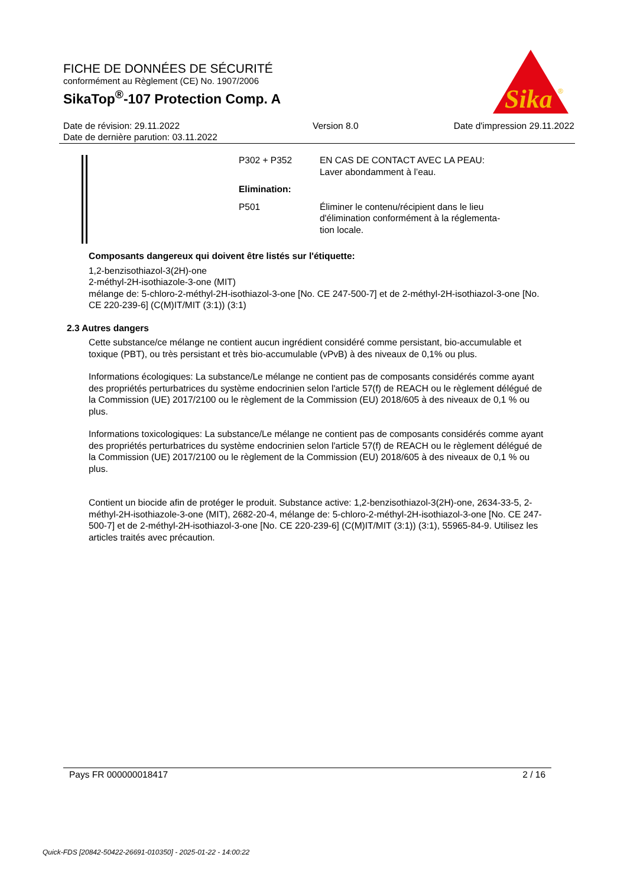FICHE DE DONNÉES DE SÉCURITÉ
conformément au Règlement (CE) No. 1907/2006
SikaTop<sup>®</sup>-107 Protection Comp. A
Sika
®
Date de révision: 29.11.2022
Date de dernière parution: 03.11.2022
Version 8.0 Date d'impression 29.11.2022
| P302 + P352 | EN CAS DE CONTACT AVEC LA PEAU: Laver abondamment à l’eau. |
| Elimination: | |
| P501 | Éliminer le contenu/récipient dans le lieu d'élimination conformément à la réglementa- tion locale. |
Composants dangereux qui doivent être listés sur l'étiquette:
1,2-benzisothiazol-3(2H)-one
2-méthyl-2H-isothiazole-3-one (MIT)
mélange de: 5-chloro-2-méthyl-2H-isothiazol-3-one [No. CE 247-500-7] et de 2-méthyl-2H-isothiazol-3-one [No. CE 220-239-6] (C(M)IT/MIT (3:1)) (3:1)
2.3 Autres dangers
Cette substance/ce mélange ne contient aucun ingrédient considéré comme persistant, bio-accumulable et toxique (PBT), ou très persistant et très bio-accumulable (vPvB) à des niveaux de 0,1% ou plus.
Informations écologiques: La substance/Le mélange ne contient pas de composants considérés comme ayant des propriétés perturbatrices du système endocrinien selon l'article 57(f) de REACH ou le règlement délégué de la Commission (UE) 2017/2100 ou le règlement de la Commission (EU) 2018/605 à des niveaux de 0,1 % ou plus.
Informations toxicologiques: La substance/Le mélange ne contient pas de composants considérés comme ayant des propriétés perturbatrices du système endocrinien selon l'article 57(f) de REACH ou le règlement délégué de la Commission (UE) 2017/2100 ou le règlement de la Commission (EU) 2018/605 à des niveaux de 0,1 % ou plus.
Contient un biocide afin de protéger le produit. Substance active: 1,2-benzisothiazol-3(2H)-one, 2634-33-5, 2-méthyl-2H-isothiazole-3-one (MIT), 2682-20-4, mélange de: 5-chloro-2-méthyl-2H-isothiazol-3-one [No. CE 247-500-7] et de 2-méthyl-2H-isothiazol-3-one [No. CE 220-239-6] (C(M)IT/MIT (3:1)) (3:1), 55965-84-9. Utilisez les articles traités avec précaution.
Pays FR 000000018417 2 / 16
Quick-FDS [20842-50422-26691-010350] - 2025-01-22 - 14:00:22